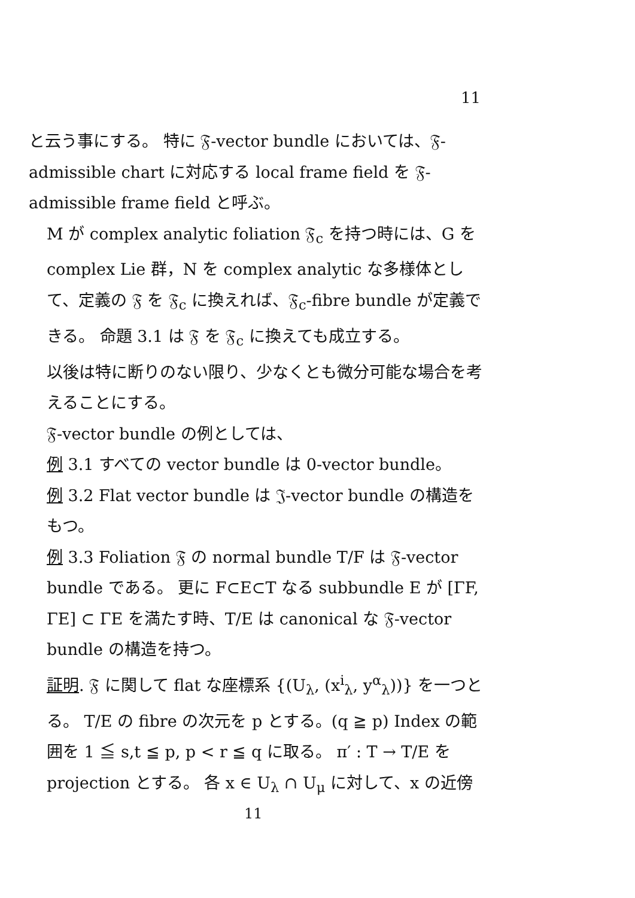11
と云う事にする。 特に 𝔉-vector bundle においては、𝔉-admissible chart に対応する local frame field を 𝔉-admissible frame field と呼ぶ。
M が complex analytic foliation 𝔉<sub>c</sub> を持つ時には、G を complex Lie 群，N を complex analytic な多様体として、定義の 𝔉 を 𝔉<sub>c</sub> に換えれば、𝔉<sub>c</sub>-fibre bundle が定義できる。 命題 3.1 は 𝔉 を 𝔉<sub>c</sub> に換えても成立する。
以後は特に断りのない限り、少なくとも微分可能な場合を考えることにする。
𝔉-vector bundle の例としては、
例 3.1 すべての vector bundle は 0-vector bundle。
例 3.2 Flat vector bundle は 𝔍-vector bundle の構造をもつ。
例 3.3 Foliation 𝔉 の normal bundle T/F は 𝔉-vector bundle である。 更に F⊂E⊂T なる subbundle E が [ΓF, ΓE] ⊂ ΓE を満たす時、T/E は canonical な 𝔉-vector bundle の構造を持つ。
証明. 𝔉 に関して flat な座標系 {(U<sub>λ</sub>, (x<sup>i</sup><sub>λ</sub>, y<sup>α</sup><sub>λ</sub>))} を一つとる。 T/E の fibre の次元を p とする。(q ≧ p) Index の範囲を 1 ≦ s,t ≦ p, p < r ≦ q に取る。 π′ : T → T/E を projection とする。 各 x ∈ U<sub>λ</sub> ∩ U<sub>μ</sub> に対して、x の近傍
11